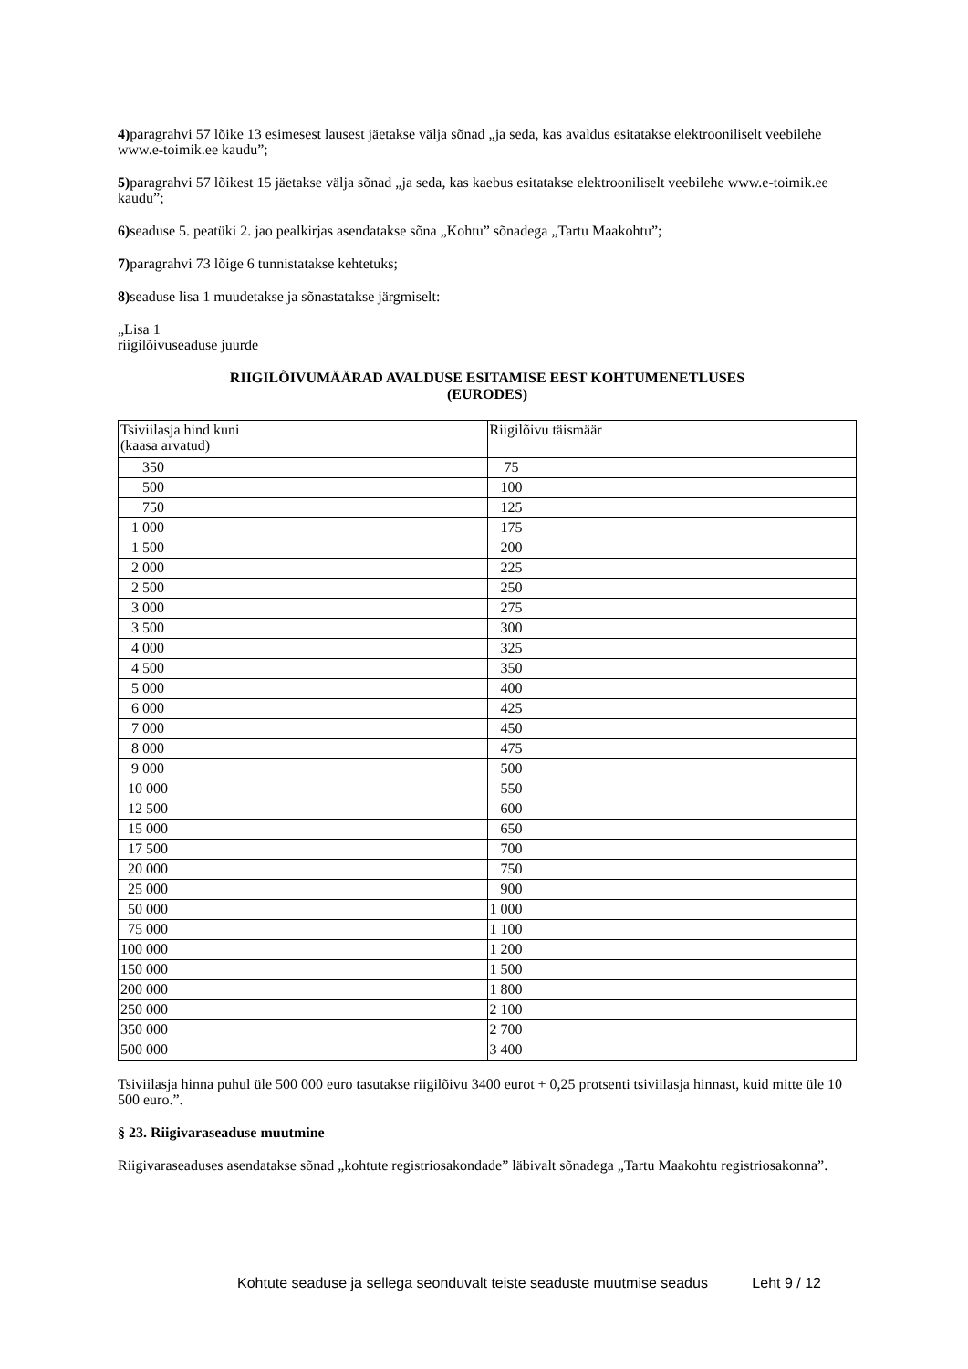4) paragrahvi 57 lõike 13 esimesest lausest jäetakse välja sõnad „ja seda, kas avaldus esitatakse elektrooniliselt veebilehe www.e-toimik.ee kaudu”;
5) paragrahvi 57 lõikest 15 jäetakse välja sõnad „ja seda, kas kaebus esitatakse elektrooniliselt veebilehe www.e-toimik.ee kaudu”;
6) seaduse 5. peatüki 2. jao pealkirjas asendatakse sõna „Kohtu” sõnadega „Tartu Maakohtu”;
7) paragrahvi 73 lõige 6 tunnistatakse kehtetuks;
8) seaduse lisa 1 muudetakse ja sõnastatakse järgmiselt:
„Lisa 1
riigilõivuseaduse juurde
RIIGILÕIVUMÄÄRAD AVALDUSE ESITAMISE EEST KOHTUMENETLUSES
(EURODES)
| Tsiviilasja hind kuni (kaasa arvatud) | Riigilõivu täismäär |
| 350 | 75 |
| 500 | 100 |
| 750 | 125 |
| 1 000 | 175 |
| 1 500 | 200 |
| 2 000 | 225 |
| 2 500 | 250 |
| 3 000 | 275 |
| 3 500 | 300 |
| 4 000 | 325 |
| 4 500 | 350 |
| 5 000 | 400 |
| 6 000 | 425 |
| 7 000 | 450 |
| 8 000 | 475 |
| 9 000 | 500 |
| 10 000 | 550 |
| 12 500 | 600 |
| 15 000 | 650 |
| 17 500 | 700 |
| 20 000 | 750 |
| 25 000 | 900 |
| 50 000 | 1 000 |
| 75 000 | 1 100 |
| 100 000 | 1 200 |
| 150 000 | 1 500 |
| 200 000 | 1 800 |
| 250 000 | 2 100 |
| 350 000 | 2 700 |
| 500 000 | 3 400 |
Tsiviilasja hinna puhul üle 500 000 euro tasutakse riigilõivu 3400 eurot + 0,25 protsenti tsiviilasja hinnast, kuid mitte üle 10 500 euro.”.
§ 23. Riigivaraseaduse muutmine
Riigivaraseaduses asendatakse sõnad „kohtute registriosakondade” läbivalt sõnadega „Tartu Maakohtu registriosakonna”.
Kohtute seaduse ja sellega seonduvalt teiste seaduste muutmise seadus Leht 9 / 12